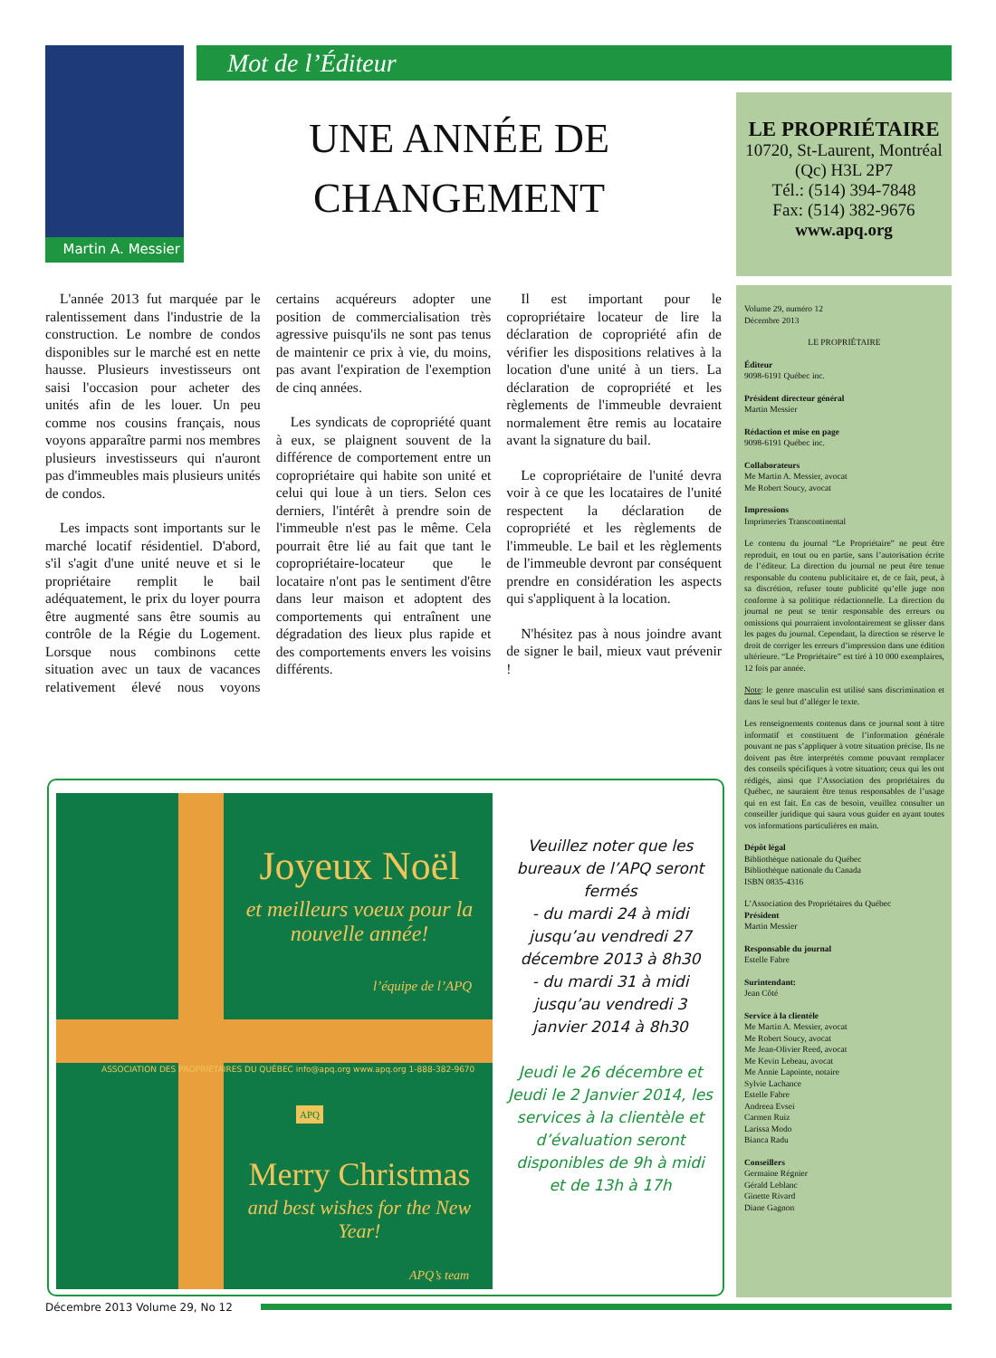Martin A. Messier
Mot de l’Éditeur
UNE ANNÉE DE CHANGEMENT
LE PROPRIÉTAIRE
10720, St-Laurent, Montréal
(Qc) H3L 2P7
Tél.: (514) 394-7848
Fax: (514) 382-9676
www.apq.org
L'année 2013 fut marquée par le ralentissement dans l'industrie de la construction. Le nombre de condos disponibles sur le marché est en nette hausse. Plusieurs investisseurs ont saisi l'occasion pour acheter des unités afin de les louer. Un peu comme nos cousins français, nous voyons apparaître parmi nos membres plusieurs investisseurs qui n'auront pas d'immeubles mais plusieurs unités de condos.
Les impacts sont importants sur le marché locatif résidentiel. D'abord, s'il s'agit d'une unité neuve et si le propriétaire remplit le bail adéquatement, le prix du loyer pourra être augmenté sans être soumis au contrôle de la Régie du Logement. Lorsque nous combinons cette situation avec un taux de vacances relativement élevé nous voyons certains acquéreurs adopter une position de commercialisation très agressive puisqu'ils ne sont pas tenus de maintenir ce prix à vie, du moins, pas avant l'expiration de l'exemption de cinq années.
Les syndicats de copropriété quant à eux, se plaignent souvent de la différence de comportement entre un copropriétaire qui habite son unité et celui qui loue à un tiers. Selon ces derniers, l'intérêt à prendre soin de l'immeuble n'est pas le même. Cela pourrait être lié au fait que tant le copropriétaire-locateur que le locataire n'ont pas le sentiment d'être dans leur maison et adoptent des comportements qui entraînent une dégradation des lieux plus rapide et des comportements envers les voisins différents.
Il est important pour le copropriétaire locateur de lire la déclaration de copropriété afin de vérifier les dispositions relatives à la location d'une unité à un tiers. La déclaration de copropriété et les règlements de l'immeuble devraient normalement être remis au locataire avant la signature du bail.
Le copropriétaire de l'unité devra voir à ce que les locataires de l'unité respectent la déclaration de copropriété et les règlements de l'immeuble. Le bail et les règlements de l'immeuble devront par conséquent prendre en considération les aspects qui s'appliquent à la location.
N'hésitez pas à nous joindre avant de signer le bail, mieux vaut prévenir !
Volume 29, numéro 12
Décembre 2013
LE PROPRIÉTAIRE
Éditeur
9098-6191 Québec inc.
Président directeur général
Martin Messier
Rédaction et mise en page
9098-6191 Québec inc.
Collaborateurs
Me Martin A. Messier, avocat
Me Robert Soucy, avocat
Impressions
Imprimeries Transcontinental
Le contenu du journal “Le Propriétaire” ne peut être reproduit, en tout ou en partie, sans l’autorisation écrite de l’éditeur. La direction du journal ne peut être tenue responsable du contenu publicitaire et, de ce fait, peut, à sa discrétion, refuser toute publicité qu’elle juge non conforme à sa politique rédactionnelle. La direction du journal ne peut se tenir responsable des erreurs ou omissions qui pourraient involontairement se glisser dans les pages du journal. Cependant, la direction se réserve le droit de corriger les erreurs d’impression dans une édition ultérieure. “Le Propriétaire” est tiré à 10 000 exemplaires, 12 fois par année.
Note: le genre masculin est utilisé sans discrimination et dans le seul but d’alléger le texte.
Les renseignements contenus dans ce journal sont à titre informatif et constituent de l’information générale pouvant ne pas s’appliquer à votre situation précise. Ils ne doivent pas être interprétés comme pouvant remplacer des conseils spécifiques à votre situation; ceux qui les ont rédigés, ainsi que l’Association des propriétaires du Québec, ne sauraient être tenus responsables de l’usage qui en est fait. En cas de besoin, veuillez consulter un conseiller juridique qui saura vous guider en ayant toutes vos informations particulières en main.
Dépôt légal
Bibliothèque nationale du Québec
Bibliothèque nationale du Canada
ISBN 0835-4316
L’Association des Propriétaires du Québec
Président
Martin Messier
Responsable du journal
Estelle Fabre
Surintendant:
Jean Côté
Service à la clientèle
Me Martin A. Messier, avocat
Me Robert Soucy, avocat
Me Jean-Olivier Reed, avocat
Me Kevin Lebeau, avocat
Me Annie Lapointe, notaire
Sylvie Lachance
Estelle Fabre
Andreea Evsei
Carmen Ruiz
Larissa Modo
Bianca Radu
Conseillers
Germaine Régnier
Gérald Leblanc
Ginette Rivard
Diane Gagnon
Joyeux Noël
et meilleurs voeux pour la nouvelle année!
l’équipe de l’APQ
APQ
Merry Christmas
and best wishes for the New Year!
APQ’s team
ASSOCIATION DES PROPRIÉTAIRES DU QUÉBEC info@apq.org www.apq.org 1-888-382-9670
Veuillez noter que les bureaux de l’APQ seront fermés
- du mardi 24 à midi jusqu’au vendredi 27 décembre 2013 à 8h30
- du mardi 31 à midi jusqu’au vendredi 3 janvier 2014 à 8h30
Jeudi le 26 décembre et Jeudi le 2 Janvier 2014, les services à la clientèle et d’évaluation seront disponibles de 9h à midi et de 13h à 17h
Décembre 2013 Volume 29, No 12